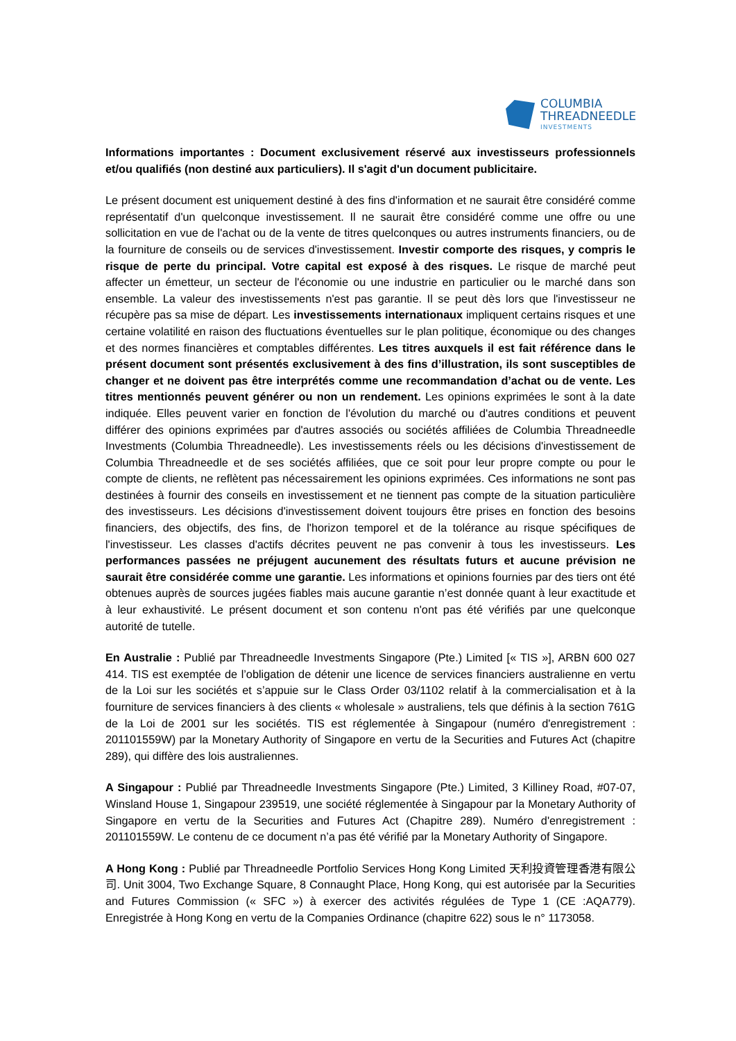COLUMBIA
THREADNEEDLE
INVESTMENTS
Informations importantes : Document exclusivement réservé aux investisseurs professionnels et/ou qualifiés (non destiné aux particuliers). Il s'agit d'un document publicitaire.
Le présent document est uniquement destiné à des fins d'information et ne saurait être considéré comme représentatif d'un quelconque investissement. Il ne saurait être considéré comme une offre ou une sollicitation en vue de l'achat ou de la vente de titres quelconques ou autres instruments financiers, ou de la fourniture de conseils ou de services d'investissement. Investir comporte des risques, y compris le risque de perte du principal. Votre capital est exposé à des risques. Le risque de marché peut affecter un émetteur, un secteur de l'économie ou une industrie en particulier ou le marché dans son ensemble. La valeur des investissements n'est pas garantie. Il se peut dès lors que l'investisseur ne récupère pas sa mise de départ. Les investissements internationaux impliquent certains risques et une certaine volatilité en raison des fluctuations éventuelles sur le plan politique, économique ou des changes et des normes financières et comptables différentes. Les titres auxquels il est fait référence dans le présent document sont présentés exclusivement à des fins d’illustration, ils sont susceptibles de changer et ne doivent pas être interprétés comme une recommandation d’achat ou de vente. Les titres mentionnés peuvent générer ou non un rendement. Les opinions exprimées le sont à la date indiquée. Elles peuvent varier en fonction de l'évolution du marché ou d'autres conditions et peuvent différer des opinions exprimées par d'autres associés ou sociétés affiliées de Columbia Threadneedle Investments (Columbia Threadneedle). Les investissements réels ou les décisions d'investissement de Columbia Threadneedle et de ses sociétés affiliées, que ce soit pour leur propre compte ou pour le compte de clients, ne reflètent pas nécessairement les opinions exprimées. Ces informations ne sont pas destinées à fournir des conseils en investissement et ne tiennent pas compte de la situation particulière des investisseurs. Les décisions d'investissement doivent toujours être prises en fonction des besoins financiers, des objectifs, des fins, de l'horizon temporel et de la tolérance au risque spécifiques de l'investisseur. Les classes d'actifs décrites peuvent ne pas convenir à tous les investisseurs. Les performances passées ne préjugent aucunement des résultats futurs et aucune prévision ne saurait être considérée comme une garantie. Les informations et opinions fournies par des tiers ont été obtenues auprès de sources jugées fiables mais aucune garantie n’est donnée quant à leur exactitude et à leur exhaustivité. Le présent document et son contenu n'ont pas été vérifiés par une quelconque autorité de tutelle.
En Australie : Publié par Threadneedle Investments Singapore (Pte.) Limited [« TIS »], ARBN 600 027 414. TIS est exemptée de l’obligation de détenir une licence de services financiers australienne en vertu de la Loi sur les sociétés et s’appuie sur le Class Order 03/1102 relatif à la commercialisation et à la fourniture de services financiers à des clients « wholesale » australiens, tels que définis à la section 761G de la Loi de 2001 sur les sociétés. TIS est réglementée à Singapour (numéro d'enregistrement : 201101559W) par la Monetary Authority of Singapore en vertu de la Securities and Futures Act (chapitre 289), qui diffère des lois australiennes.
A Singapour : Publié par Threadneedle Investments Singapore (Pte.) Limited, 3 Killiney Road, #07-07, Winsland House 1, Singapour 239519, une société réglementée à Singapour par la Monetary Authority of Singapore en vertu de la Securities and Futures Act (Chapitre 289). Numéro d'enregistrement : 201101559W. Le contenu de ce document n’a pas été vérifié par la Monetary Authority of Singapore.
A Hong Kong : Publié par Threadneedle Portfolio Services Hong Kong Limited 天利投資管理香港有限公司. Unit 3004, Two Exchange Square, 8 Connaught Place, Hong Kong, qui est autorisée par la Securities and Futures Commission (« SFC ») à exercer des activités régulées de Type 1 (CE :AQA779). Enregistrée à Hong Kong en vertu de la Companies Ordinance (chapitre 622) sous le n° 1173058.